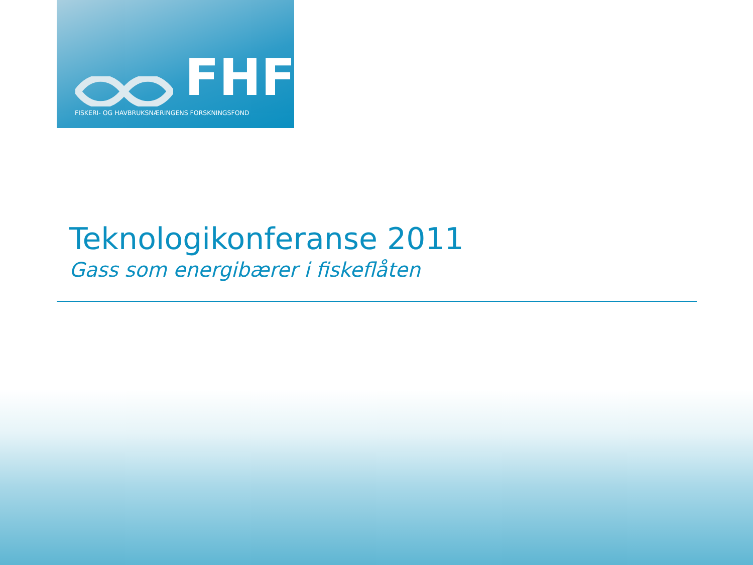FHF
FISKERI- OG HAVBRUKSNÆRINGENS FORSKNINGSFOND
Teknologikonferanse 2011
Gass som energibærer i fiskeflåten